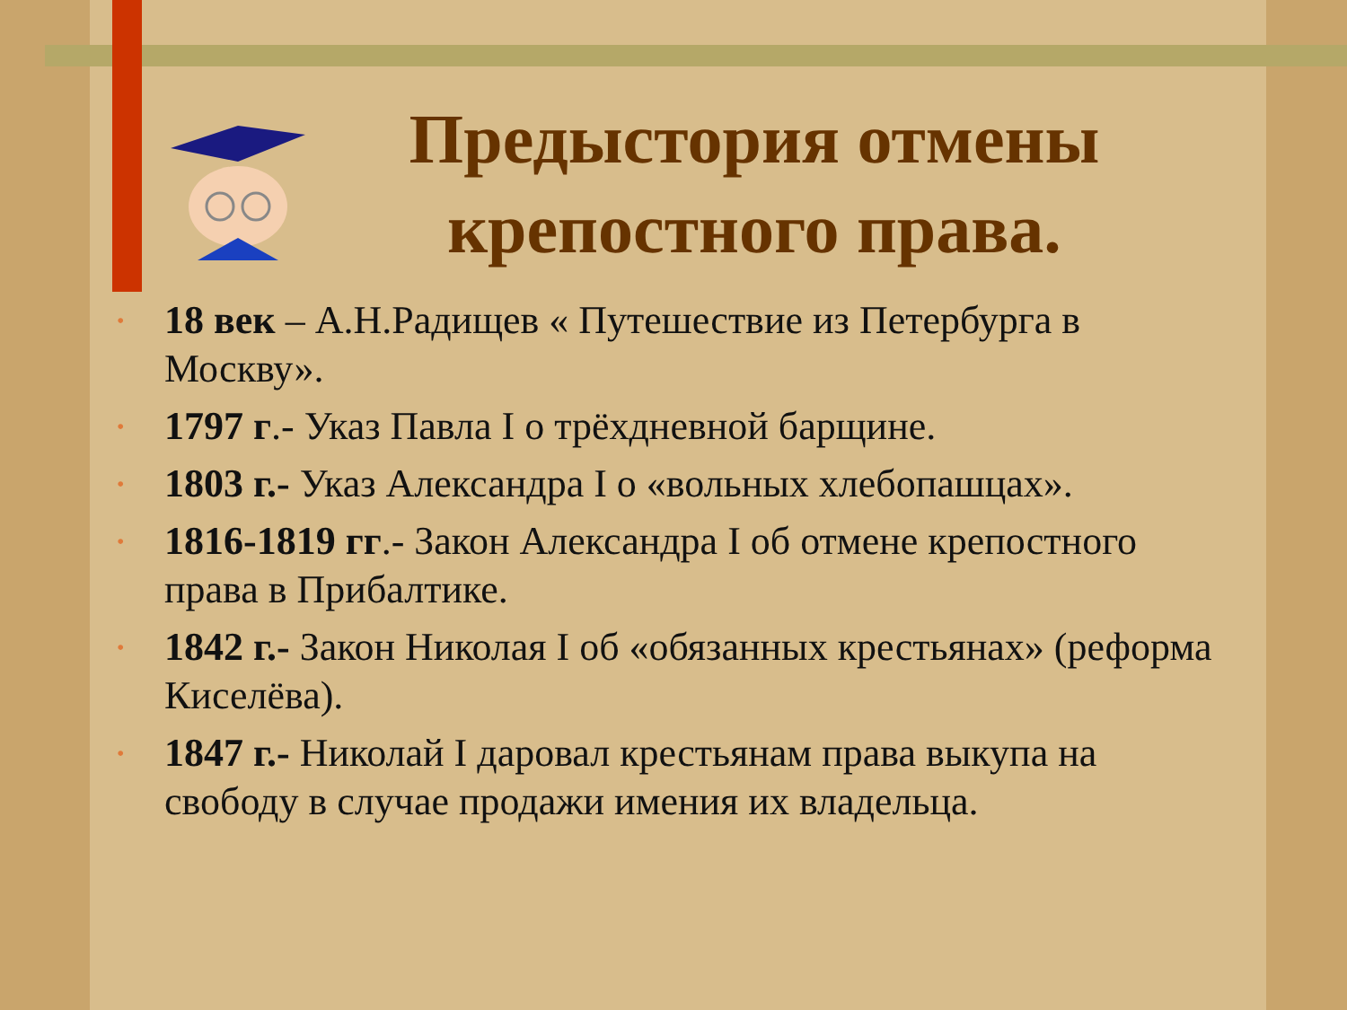Предыстория отмены крепостного права.
• 18 век – А.Н.Радищев « Путешествие из Петербурга в Москву».
• 1797 г.- Указ Павла I о трёхдневной барщине.
• 1803 г.- Указ Александра I о «вольных хлебопашцах».
• 1816-1819 гг.- Закон Александра I об отмене крепостного права в Прибалтике.
• 1842 г.- Закон Николая I об «обязанных крестьянах» (реформа Киселёва).
• 1847 г.- Николай I даровал крестьянам права выкупа на свободу в случае продажи имения их владельца.